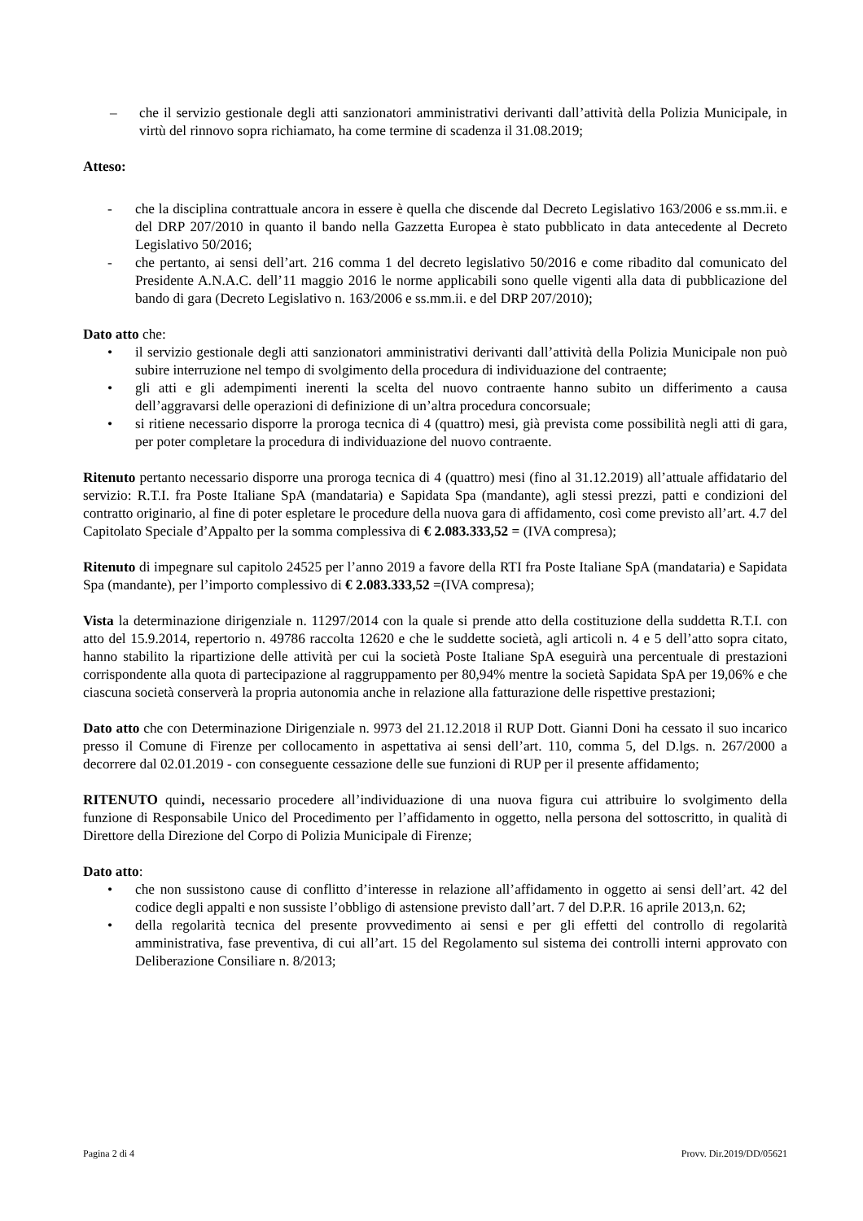– che il servizio gestionale degli atti sanzionatori amministrativi derivanti dall’attività della Polizia Municipale, in virtù del rinnovo sopra richiamato, ha come termine di scadenza il 31.08.2019;
Atteso:
- che la disciplina contrattuale ancora in essere è quella che discende dal Decreto Legislativo 163/2006 e ss.mm.ii. e del DRP 207/2010 in quanto il bando nella Gazzetta Europea è stato pubblicato in data antecedente al Decreto Legislativo 50/2016;
- che pertanto, ai sensi dell’art. 216 comma 1 del decreto legislativo 50/2016 e come ribadito dal comunicato del Presidente A.N.A.C. dell’11 maggio 2016 le norme applicabili sono quelle vigenti alla data di pubblicazione del bando di gara (Decreto Legislativo n. 163/2006 e ss.mm.ii. e del DRP 207/2010);
Dato atto che:
• il servizio gestionale degli atti sanzionatori amministrativi derivanti dall’attività della Polizia Municipale non può subire interruzione nel tempo di svolgimento della procedura di individuazione del contraente;
• gli atti e gli adempimenti inerenti la scelta del nuovo contraente hanno subito un differimento a causa dell’aggravarsi delle operazioni di definizione di un’altra procedura concorsuale;
• si ritiene necessario disporre la proroga tecnica di 4 (quattro) mesi, già prevista come possibilità negli atti di gara, per poter completare la procedura di individuazione del nuovo contraente.
Ritenuto pertanto necessario disporre una proroga tecnica di 4 (quattro) mesi (fino al 31.12.2019) all’attuale affidatario del servizio: R.T.I. fra Poste Italiane SpA (mandataria) e Sapidata Spa (mandante), agli stessi prezzi, patti e condizioni del contratto originario, al fine di poter espletare le procedure della nuova gara di affidamento, così come previsto all’art. 4.7 del Capitolato Speciale d’Appalto per la somma complessiva di € 2.083.333,52 = (IVA compresa);
Ritenuto di impegnare sul capitolo 24525 per l’anno 2019 a favore della RTI fra Poste Italiane SpA (mandataria) e Sapidata Spa (mandante), per l’importo complessivo di € 2.083.333,52 =(IVA compresa);
Vista la determinazione dirigenziale n. 11297/2014 con la quale si prende atto della costituzione della suddetta R.T.I. con atto del 15.9.2014, repertorio n. 49786 raccolta 12620 e che le suddette società, agli articoli n. 4 e 5 dell’atto sopra citato, hanno stabilito la ripartizione delle attività per cui la società Poste Italiane SpA eseguirà una percentuale di prestazioni corrispondente alla quota di partecipazione al raggruppamento per 80,94% mentre la società Sapidata SpA per 19,06% e che ciascuna società conserverà la propria autonomia anche in relazione alla fatturazione delle rispettive prestazioni;
Dato atto che con Determinazione Dirigenziale n. 9973 del 21.12.2018 il RUP Dott. Gianni Doni ha cessato il suo incarico presso il Comune di Firenze per collocamento in aspettativa ai sensi dell’art. 110, comma 5, del D.lgs. n. 267/2000 a decorrere dal 02.01.2019 - con conseguente cessazione delle sue funzioni di RUP per il presente affidamento;
RITENUTO quindi, necessario procedere all’individuazione di una nuova figura cui attribuire lo svolgimento della funzione di Responsabile Unico del Procedimento per l’affidamento in oggetto, nella persona del sottoscritto, in qualità di Direttore della Direzione del Corpo di Polizia Municipale di Firenze;
Dato atto:
• che non sussistono cause di conflitto d’interesse in relazione all’affidamento in oggetto ai sensi dell’art. 42 del codice degli appalti e non sussiste l’obbligo di astensione previsto dall’art. 7 del D.P.R. 16 aprile 2013,n. 62;
• della regolarità tecnica del presente provvedimento ai sensi e per gli effetti del controllo di regolarità amministrativa, fase preventiva, di cui all’art. 15 del Regolamento sul sistema dei controlli interni approvato con Deliberazione Consiliare n. 8/2013;
Pagina 2 di 4 Provv. Dir.2019/DD/05621